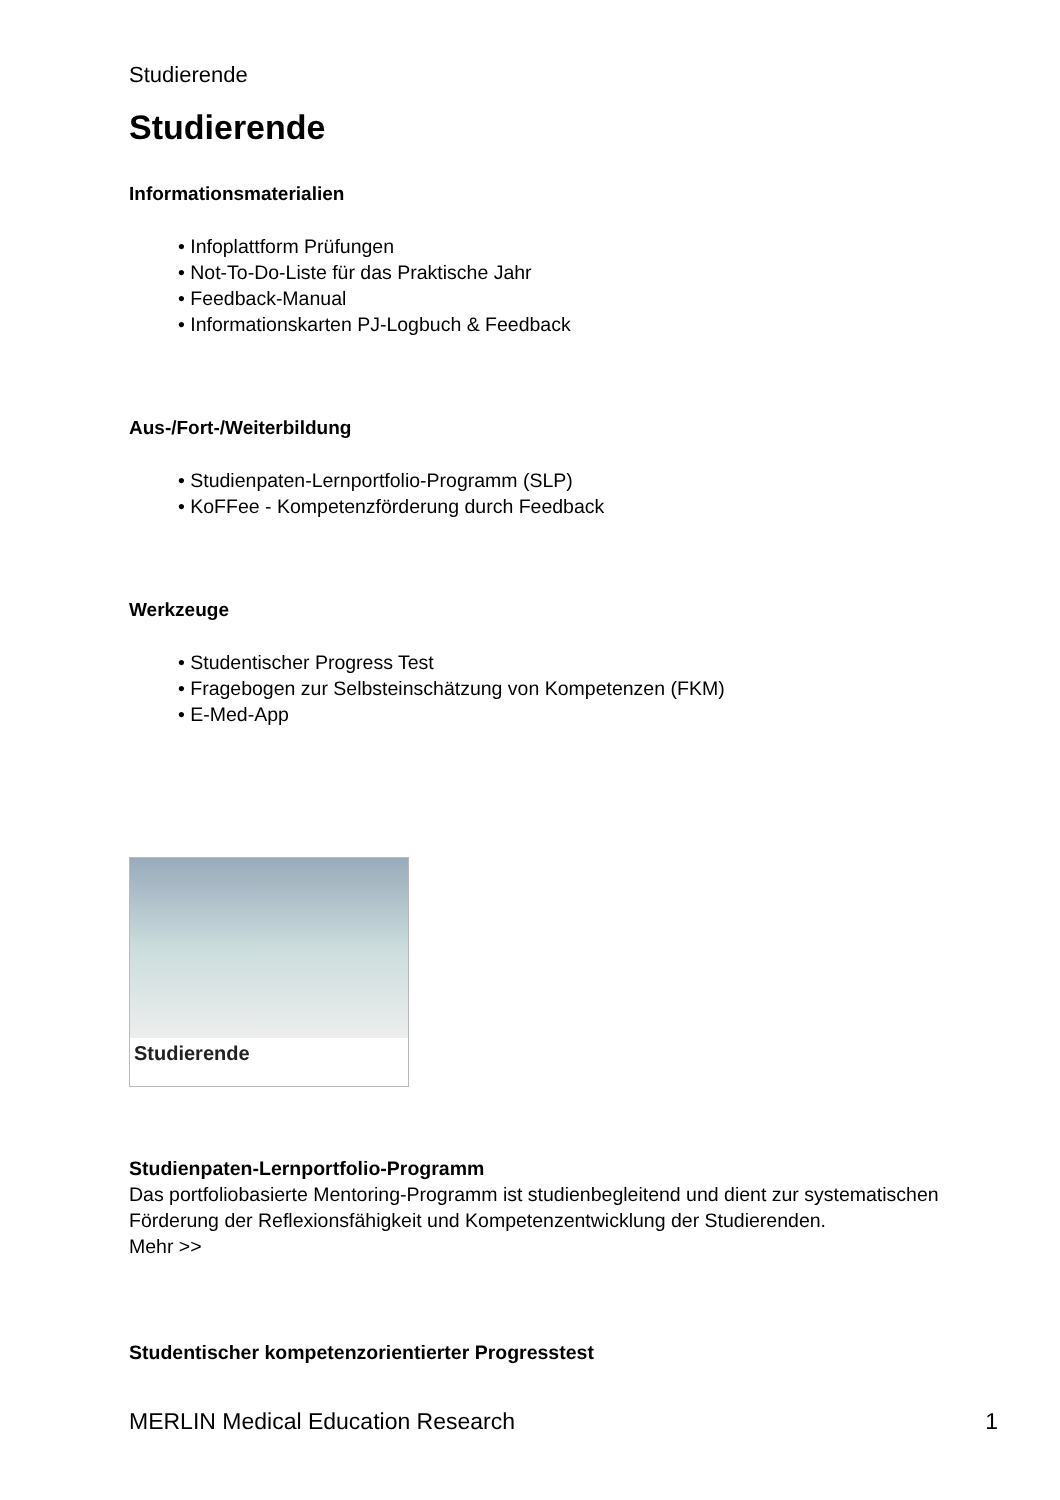Studierende
Studierende
Informationsmaterialien
• Infoplattform Prüfungen
• Not-To-Do-Liste für das Praktische Jahr
• Feedback-Manual
• Informationskarten PJ-Logbuch & Feedback
Aus-/Fort-/Weiterbildung
• Studienpaten-Lernportfolio-Programm (SLP)
• KoFFee - Kompetenzförderung durch Feedback
Werkzeuge
• Studentischer Progress Test
• Fragebogen zur Selbsteinschätzung von Kompetenzen (FKM)
• E-Med-App
Studierende
Studienpaten-Lernportfolio-Programm
Das portfoliobasierte Mentoring-Programm ist studienbegleitend und dient zur systematischen Förderung der Reflexionsfähigkeit und Kompetenzentwicklung der Studierenden.
Mehr >>
Studentischer kompetenzorientierter Progresstest
MERLIN Medical Education Research 1